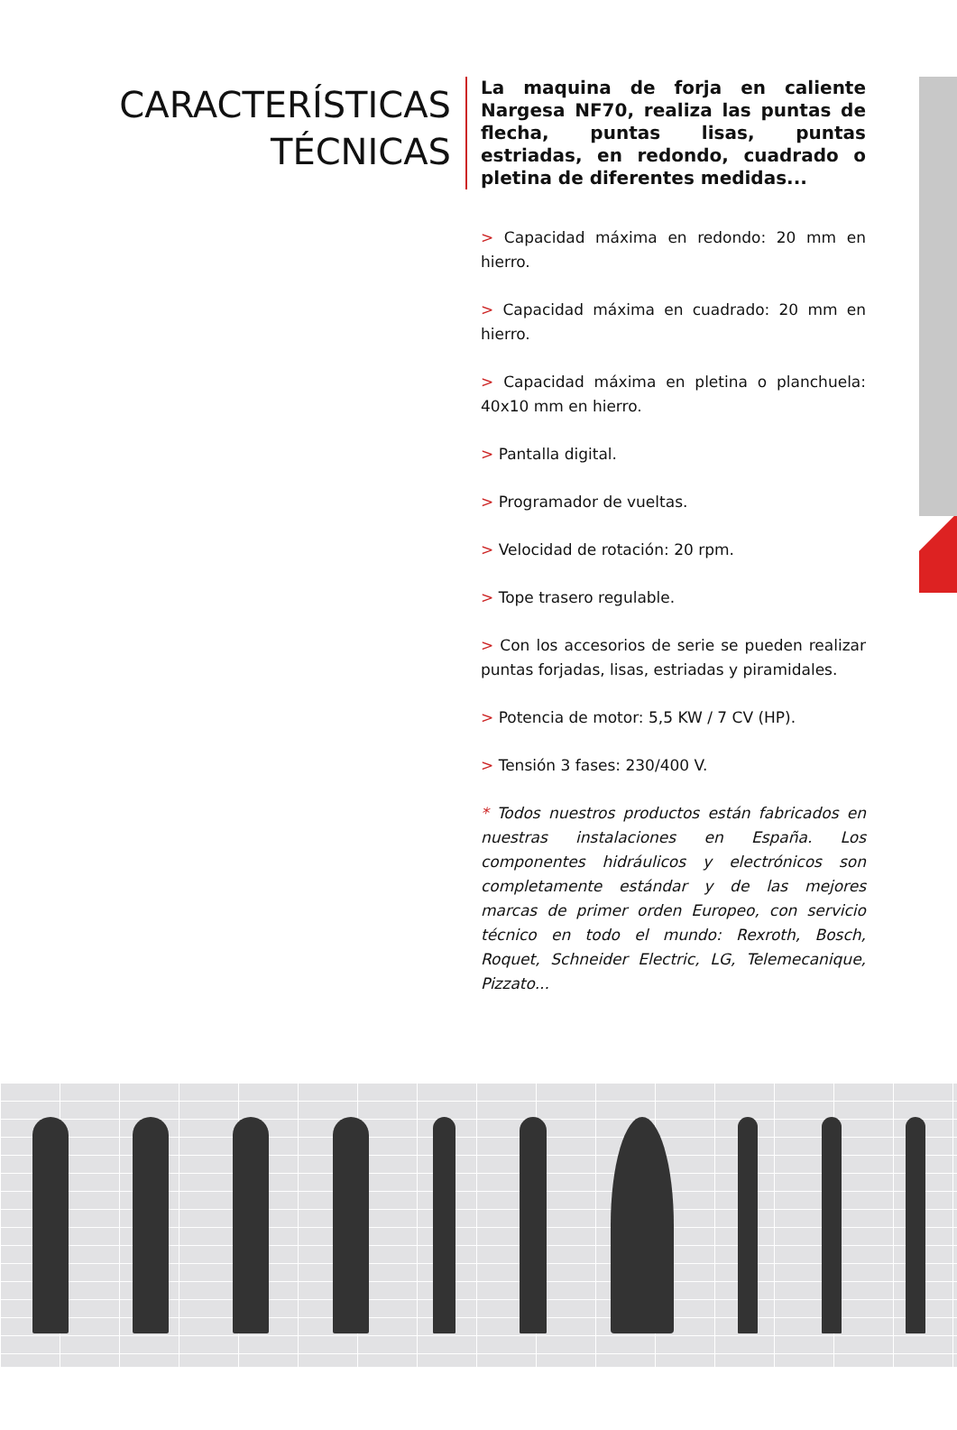CARACTERÍSTICAS
TÉCNICAS
La maquina de forja en caliente Nargesa NF70, realiza las puntas de flecha, puntas lisas, puntas estriadas, en redondo, cuadrado o pletina de diferentes medidas...
> Capacidad máxima en redondo: 20 mm en hierro.
> Capacidad máxima en cuadrado: 20 mm en hierro.
> Capacidad máxima en pletina o planchuela: 40x10 mm en hierro.
> Pantalla digital.
> Programador de vueltas.
> Velocidad de rotación: 20 rpm.
> Tope trasero regulable.
> Con los accesorios de serie se pueden realizar puntas forjadas, lisas, estriadas y piramidales.
> Potencia de motor: 5,5 KW / 7 CV (HP).
> Tensión 3 fases: 230/400 V.
* Todos nuestros productos están fabricados en nuestras instalaciones en España. Los componentes hidráulicos y electrónicos son completamente estándar y de las mejores marcas de primer orden Europeo, con servicio técnico en todo el mundo: Rexroth, Bosch, Roquet, Schneider Electric, LG, Telemecanique, Pizzato...